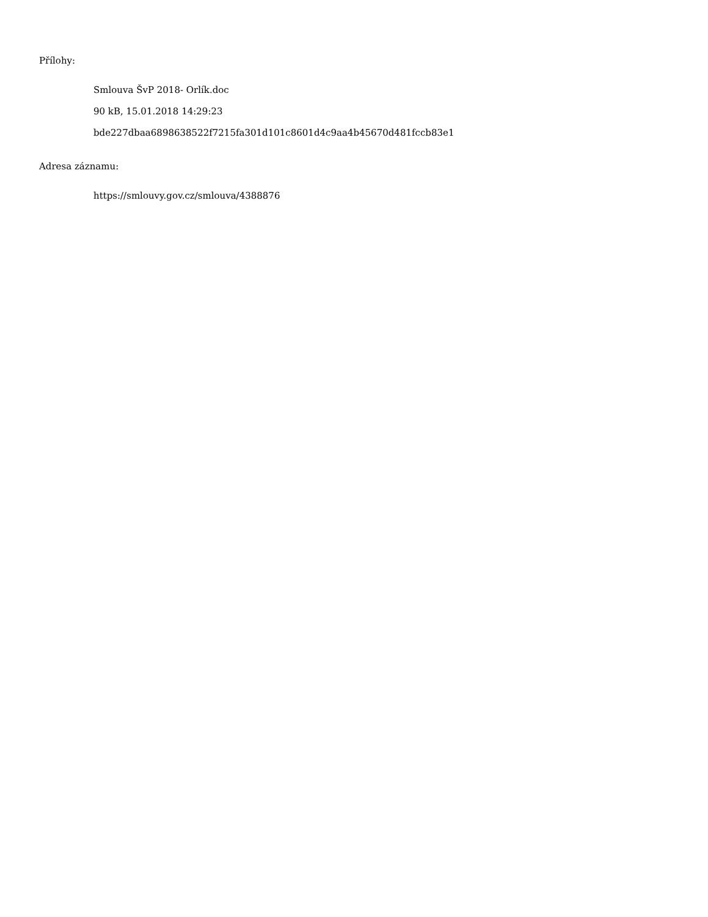Přílohy:
Smlouva ŠvP 2018- Orlík.doc
90 kB, 15.01.2018 14:29:23
bde227dbaa6898638522f7215fa301d101c8601d4c9aa4b45670d481fccb83e1
Adresa záznamu:
https://smlouvy.gov.cz/smlouva/4388876